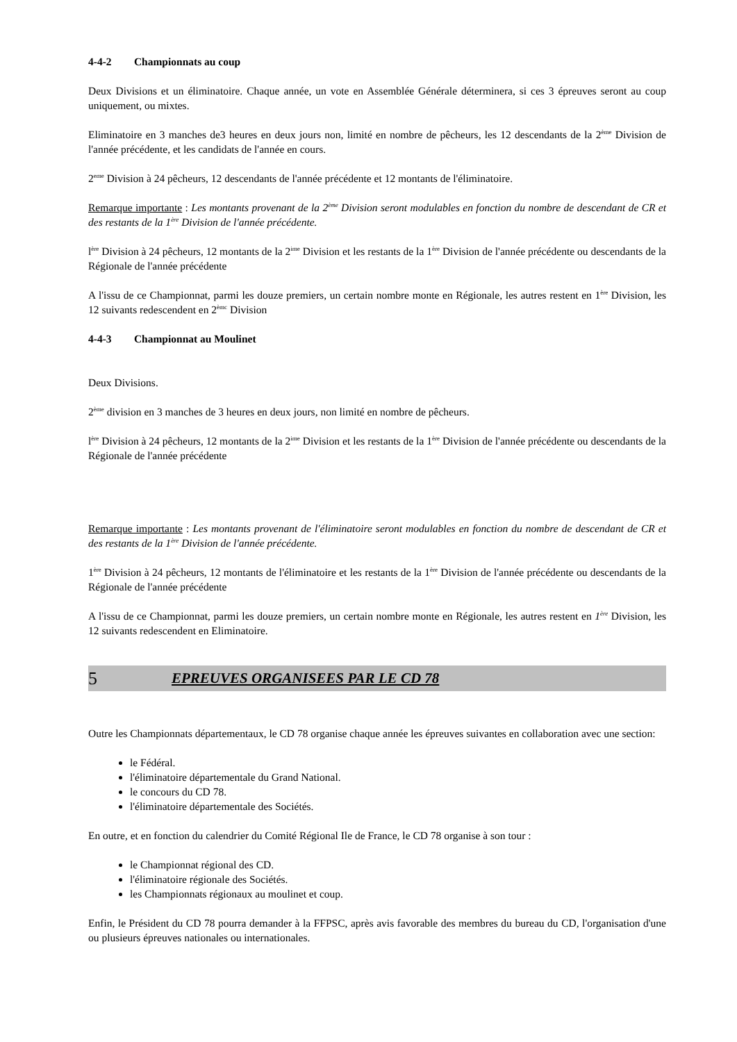4-4-2 Championnats au coup
Deux Divisions et un éliminatoire. Chaque année, un vote en Assemblée Générale déterminera, si ces 3 épreuves seront au coup uniquement, ou mixtes.
Eliminatoire en 3 manches de3 heures en deux jours non, limité en nombre de pêcheurs, les 12 descendants de la 2<sup>ème</sup> Division de l'année précédente, et les candidats de l'année en cours.
2<sup>eme</sup> Division à 24 pêcheurs, 12 descendants de l'année précédente et 12 montants de l'éliminatoire.
Remarque importante : Les montants provenant de la 2<sup>ème</sup> Division seront modulables en fonction du nombre de descendant de CR et des restants de la 1<sup>ère</sup> Division de l'année précédente.
l<sup>ère</sup> Division à 24 pêcheurs, 12 montants de la 2<sup>ime</sup> Division et les restants de la 1<sup>ère</sup> Division de l'année précédente ou descendants de la Régionale de l'année précédente
A l'issu de ce Championnat, parmi les douze premiers, un certain nombre monte en Régionale, les autres restent en 1<sup>ère</sup> Division, les 12 suivants redescendent en 2<sup>èmc</sup> Division
4-4-3 Championnat au Moulinet
Deux Divisions.
2<sup>ème</sup> division en 3 manches de 3 heures en deux jours, non limité en nombre de pêcheurs.
l<sup>ère</sup> Division à 24 pêcheurs, 12 montants de la 2<sup>ime</sup> Division et les restants de la 1<sup>ère</sup> Division de l'année précédente ou descendants de la Régionale de l'année précédente
Remarque importante : Les montants provenant de l'éliminatoire seront modulables en fonction du nombre de descendant de CR et des restants de la 1<sup>ère</sup> Division de l'année précédente.
1<sup>ère</sup> Division à 24 pêcheurs, 12 montants de l'éliminatoire et les restants de la 1<sup>ère</sup> Division de l'année précédente ou descendants de la Régionale de l'année précédente
A l'issu de ce Championnat, parmi les douze premiers, un certain nombre monte en Régionale, les autres restent en 1<sup>ère</sup> Division, les 12 suivants redescendent en Eliminatoire.
5 EPREUVES ORGANISEES PAR LE CD 78
Outre les Championnats départementaux, le CD 78 organise chaque année les épreuves suivantes en collaboration avec une section:
le Fédéral.
l'éliminatoire départementale du Grand National.
le concours du CD 78.
l'éliminatoire départementale des Sociétés.
En outre, et en fonction du calendrier du Comité Régional Ile de France, le CD 78 organise à son tour :
le Championnat régional des CD.
l'éliminatoire régionale des Sociétés.
les Championnats régionaux au moulinet et coup.
Enfin, le Président du CD 78 pourra demander à la FFPSC, après avis favorable des membres du bureau du CD, l'organisation d'une ou plusieurs épreuves nationales ou internationales.